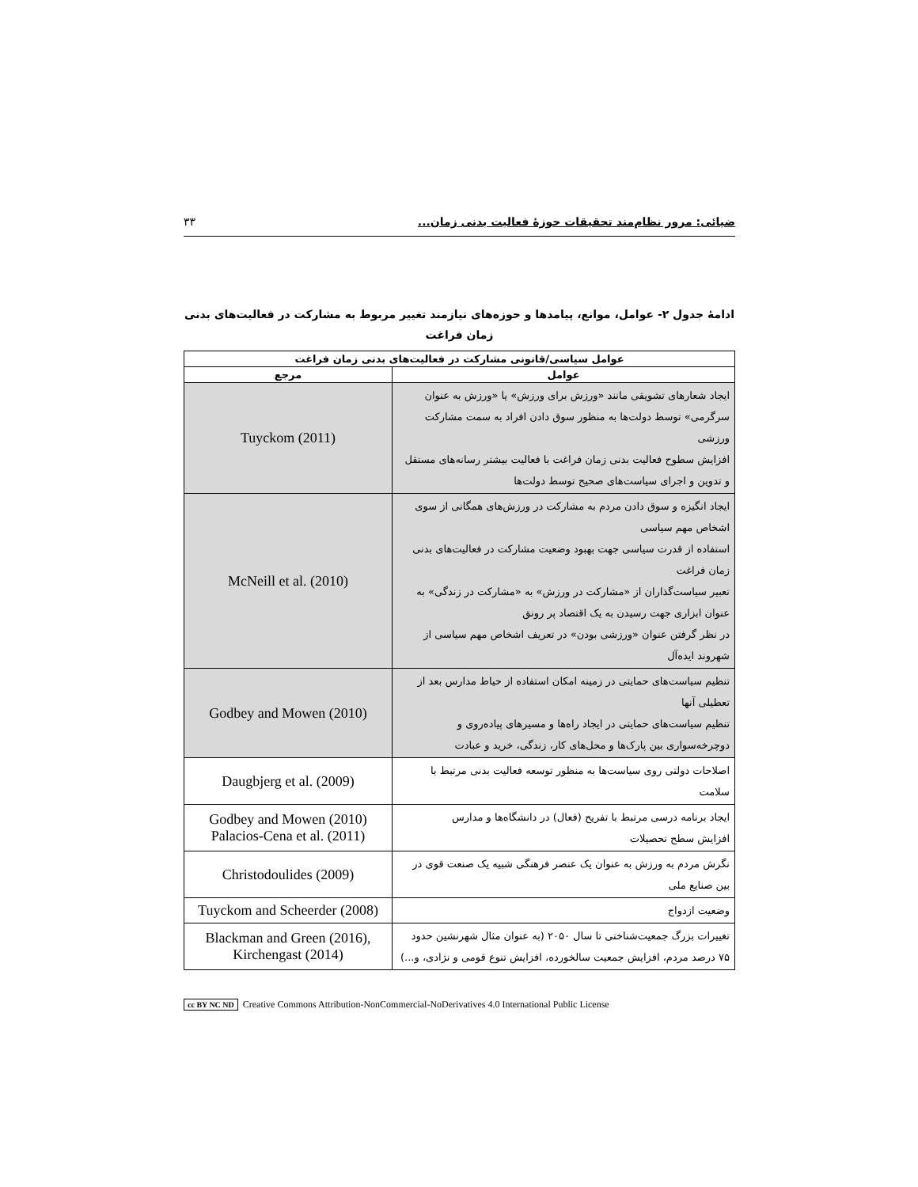ضیائی: مرور نظام‌مند تحقیقات حوزهٔ فعالیت بدنی زمان... ۳۳
ادامهٔ جدول ۲- عوامل، موانع، پیامدها و حوزه‌های نیازمند تغییر مربوط به مشارکت در فعالیت‌های بدنی زمان فراغت
| عوامل سیاسی/قانونی مشارکت در فعالیت‌های بدنی زمان فراغت | |
| --- | --- |
| عوامل | مرجع |
| ایجاد شعارهای تشویقی مانند «ورزش برای ورزش» یا «ورزش به عنوان سرگرمی» توسط دولت‌ها به منظور سوق دادن افراد به سمت مشارکت ورزشی افزایش سطوح فعالیت بدنی زمان فراغت با فعالیت بیشتر رسانه‌های مستقل و تدوین و اجرای سیاست‌های صحیح توسط دولت‌ها | Tuyckom (2011) |
| ایجاد انگیزه و سوق دادن مردم به مشارکت در ورزش‌های همگانی از سوی اشخاص مهم سیاسی استفاده از قدرت سیاسی جهت بهبود وضعیت مشارکت در فعالیت‌های بدنی زمان فراغت تعبیر سیاست‌گذاران از «مشارکت در ورزش» به «مشارکت در زندگی» به عنوان ابزاری جهت رسیدن به یک اقتصاد پر رونق در نظر گرفتن عنوان «ورزشی بودن» در تعریف اشخاص مهم سیاسی از شهروند ایده‌آل | McNeill et al. (2010) |
| تنظیم سیاست‌های حمایتی در زمینه امکان استفاده از حیاط مدارس بعد از تعطیلی آنها تنظیم سیاست‌های حمایتی در ایجاد راه‌ها و مسیرهای پیاده‌روی و دوچرخه‌سواری بین پارک‌ها و محل‌های کار، زندگی، خرید و عبادت | Godbey and Mowen (2010) |
| اصلاحات دولتی روی سیاست‌ها به منظور توسعه فعالیت بدنی مرتبط با سلامت | Daugbjerg et al. (2009) |
| ایجاد برنامه درسی مرتبط با تفریح (فعال) در دانشگاه‌ها و مدارس افزایش سطح تحصیلات | Godbey and Mowen (2010) Palacios-Cena et al. (2011) |
| نگرش مردم به ورزش به عنوان یک عنصر فرهنگی شبیه یک صنعت قوی در بین صنایع ملی | Christodoulides (2009) |
| وضعیت ازدواج | Tuyckom and Scheerder (2008) |
| تغییرات بزرگ جمعیت‌شناختی تا سال ۲۰۵۰ (به عنوان مثال شهرنشین حدود ۷۵ درصد مردم، افزایش جمعیت سالخورده، افزایش تنوع قومی و نژادی، و...) | Blackman and Green (2016), Kirchengast (2014) |
cc BY NC ND Creative Commons Attribution-NonCommercial-NoDerivatives 4.0 International Public License